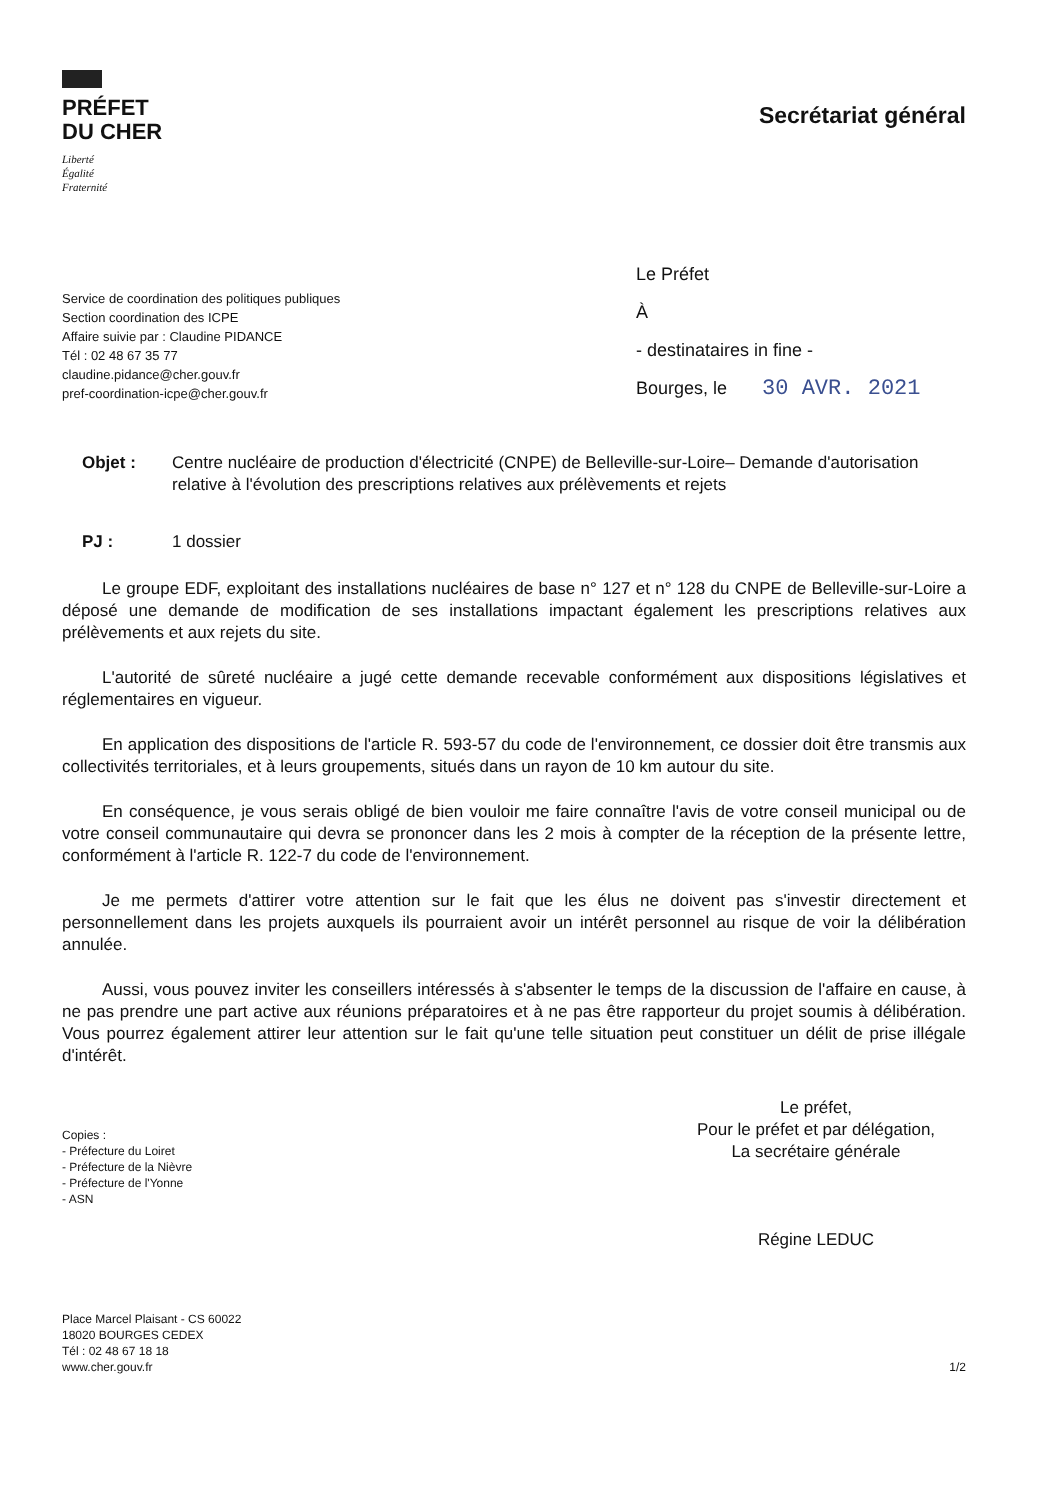PRÉFET
DU CHER
Liberté
Égalité
Fraternité
Secrétariat général
Service de coordination des politiques publiques
Section coordination des ICPE
Affaire suivie par : Claudine PIDANCE
Tél : 02 48 67 35 77
claudine.pidance@cher.gouv.fr
pref-coordination-icpe@cher.gouv.fr
Le Préfet
À
- destinataires in fine -
Bourges, le 30 AVR. 2021
Objet : Centre nucléaire de production d'électricité (CNPE) de Belleville-sur-Loire– Demande d'autorisation relative à l'évolution des prescriptions relatives aux prélèvements et rejets
PJ : 1 dossier
Le groupe EDF, exploitant des installations nucléaires de base n° 127 et n° 128 du CNPE de Belleville-sur-Loire a déposé une demande de modification de ses installations impactant également les prescriptions relatives aux prélèvements et aux rejets du site.
L'autorité de sûreté nucléaire a jugé cette demande recevable conformément aux dispositions législatives et réglementaires en vigueur.
En application des dispositions de l'article R. 593-57 du code de l'environnement, ce dossier doit être transmis aux collectivités territoriales, et à leurs groupements, situés dans un rayon de 10 km autour du site.
En conséquence, je vous serais obligé de bien vouloir me faire connaître l'avis de votre conseil municipal ou de votre conseil communautaire qui devra se prononcer dans les 2 mois à compter de la réception de la présente lettre, conformément à l'article R. 122-7 du code de l'environnement.
Je me permets d'attirer votre attention sur le fait que les élus ne doivent pas s'investir directement et personnellement dans les projets auxquels ils pourraient avoir un intérêt personnel au risque de voir la délibération annulée.
Aussi, vous pouvez inviter les conseillers intéressés à s'absenter le temps de la discussion de l'affaire en cause, à ne pas prendre une part active aux réunions préparatoires et à ne pas être rapporteur du projet soumis à délibération. Vous pourrez également attirer leur attention sur le fait qu'une telle situation peut constituer un délit de prise illégale d'intérêt.
Copies :
- Préfecture du Loiret
- Préfecture de la Nièvre
- Préfecture de l'Yonne
- ASN
Le préfet,
Pour le préfet et par délégation,
La secrétaire générale
Régine LEDUC
Place Marcel Plaisant - CS 60022
18020 BOURGES CEDEX
Tél : 02 48 67 18 18
www.cher.gouv.fr
1/2